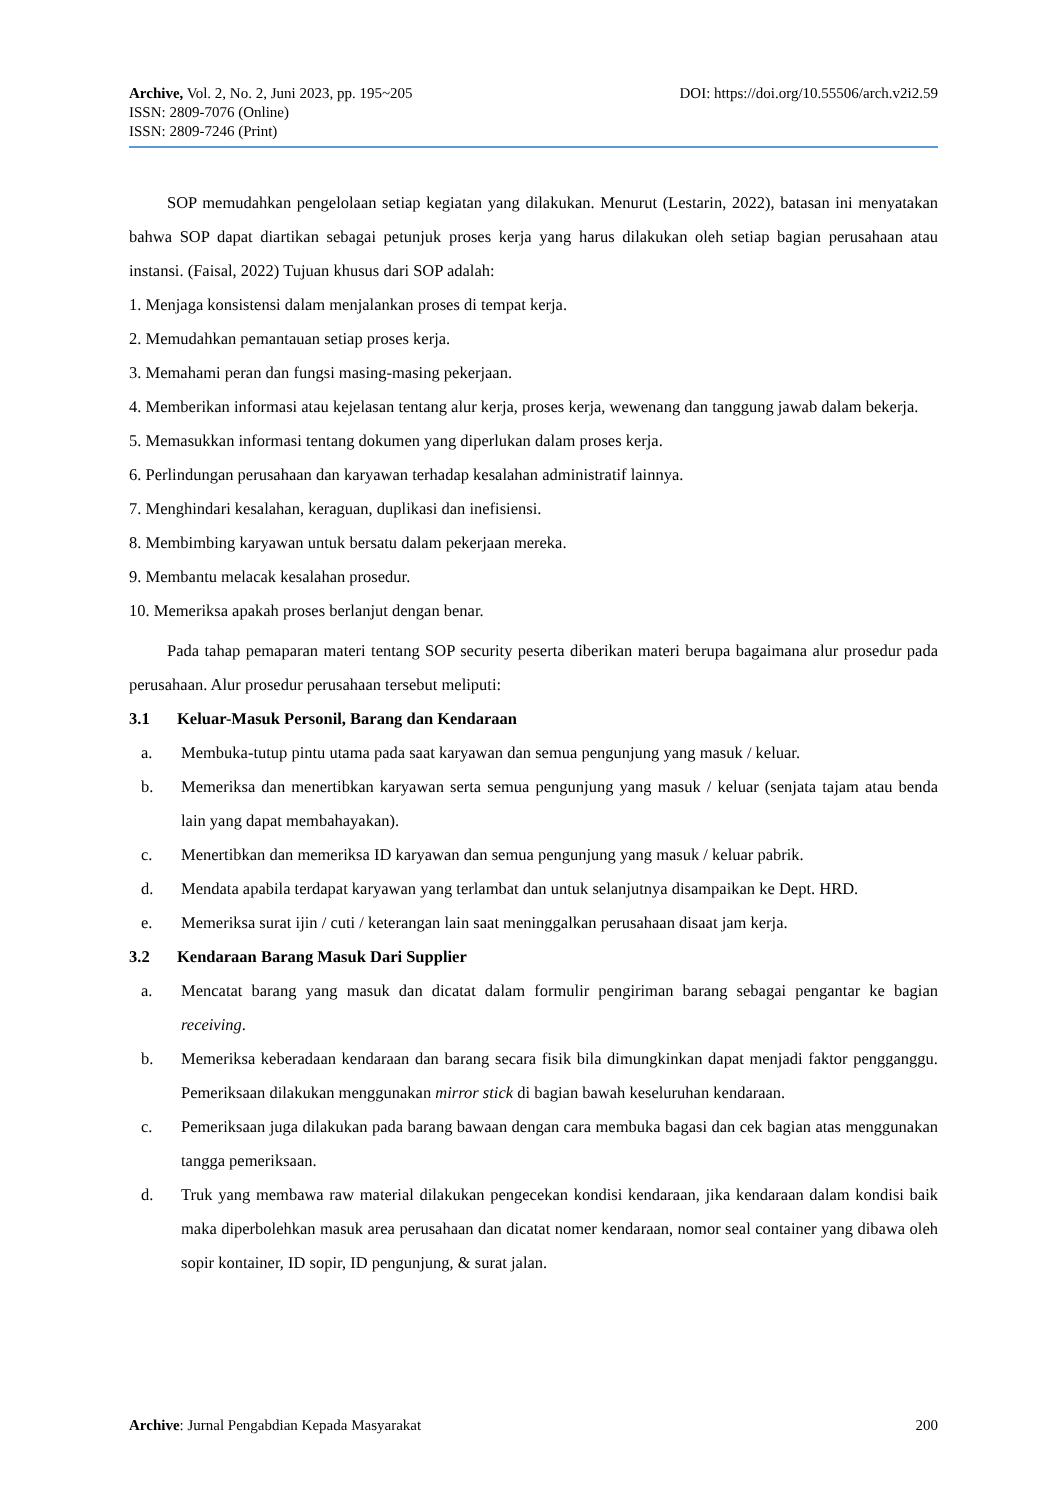Archive, Vol. 2, No. 2, Juni 2023, pp. 195~205 DOI: https://doi.org/10.55506/arch.v2i2.59
ISSN: 2809-7076 (Online)
ISSN: 2809-7246 (Print)
SOP memudahkan pengelolaan setiap kegiatan yang dilakukan. Menurut (Lestarin, 2022), batasan ini menyatakan bahwa SOP dapat diartikan sebagai petunjuk proses kerja yang harus dilakukan oleh setiap bagian perusahaan atau instansi. (Faisal, 2022) Tujuan khusus dari SOP adalah:
1. Menjaga konsistensi dalam menjalankan proses di tempat kerja.
2. Memudahkan pemantauan setiap proses kerja.
3. Memahami peran dan fungsi masing-masing pekerjaan.
4. Memberikan informasi atau kejelasan tentang alur kerja, proses kerja, wewenang dan tanggung jawab dalam bekerja.
5. Memasukkan informasi tentang dokumen yang diperlukan dalam proses kerja.
6. Perlindungan perusahaan dan karyawan terhadap kesalahan administratif lainnya.
7. Menghindari kesalahan, keraguan, duplikasi dan inefisiensi.
8. Membimbing karyawan untuk bersatu dalam pekerjaan mereka.
9. Membantu melacak kesalahan prosedur.
10. Memeriksa apakah proses berlanjut dengan benar.
Pada tahap pemaparan materi tentang SOP security peserta diberikan materi berupa bagaimana alur prosedur pada perusahaan. Alur prosedur perusahaan tersebut meliputi:
3.1 Keluar-Masuk Personil, Barang dan Kendaraan
a. Membuka-tutup pintu utama pada saat karyawan dan semua pengunjung yang masuk / keluar.
b. Memeriksa dan menertibkan karyawan serta semua pengunjung yang masuk / keluar (senjata tajam atau benda lain yang dapat membahayakan).
c. Menertibkan dan memeriksa ID karyawan dan semua pengunjung yang masuk / keluar pabrik.
d. Mendata apabila terdapat karyawan yang terlambat dan untuk selanjutnya disampaikan ke Dept. HRD.
e. Memeriksa surat ijin / cuti / keterangan lain saat meninggalkan perusahaan disaat jam kerja.
3.2 Kendaraan Barang Masuk Dari Supplier
a. Mencatat barang yang masuk dan dicatat dalam formulir pengiriman barang sebagai pengantar ke bagian receiving.
b. Memeriksa keberadaan kendaraan dan barang secara fisik bila dimungkinkan dapat menjadi faktor pengganggu. Pemeriksaan dilakukan menggunakan mirror stick di bagian bawah keseluruhan kendaraan.
c. Pemeriksaan juga dilakukan pada barang bawaan dengan cara membuka bagasi dan cek bagian atas menggunakan tangga pemeriksaan.
d. Truk yang membawa raw material dilakukan pengecekan kondisi kendaraan, jika kendaraan dalam kondisi baik maka diperbolehkan masuk area perusahaan dan dicatat nomer kendaraan, nomor seal container yang dibawa oleh sopir kontainer, ID sopir, ID pengunjung, & surat jalan.
Archive: Jurnal Pengabdian Kepada Masyarakat 200